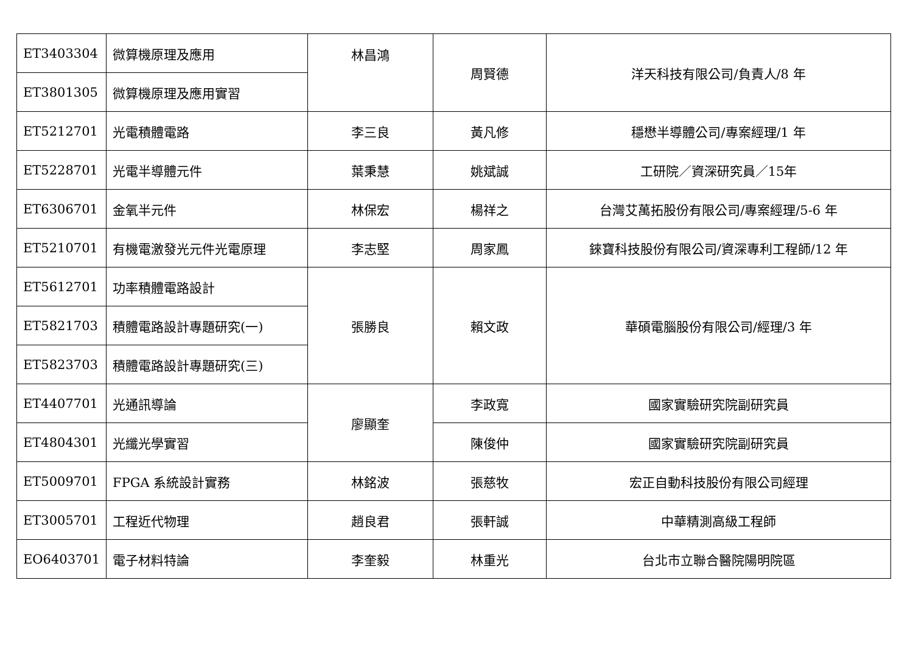| ET3403304 | 微算機原理及應用 | 林昌鴻 | 周賢德 | 洋天科技有限公司/負責人/8 年 |
| ET3801305 | 微算機原理及應用實習 | | | |
| ET5212701 | 光電積體電路 | 李三良 | 黃凡修 | 穩懋半導體公司/專案經理/1 年 |
| ET5228701 | 光電半導體元件 | 葉秉慧 | 姚斌誠 | 工研院／資深研究員／15年 |
| ET6306701 | 金氧半元件 | 林保宏 | 楊祥之 | 台灣艾萬拓股份有限公司/專案經理/5-6 年 |
| ET5210701 | 有機電激發光元件光電原理 | 李志堅 | 周家鳳 | 錸寶科技股份有限公司/資深專利工程師/12 年 |
| ET5612701 | 功率積體電路設計 | 張勝良 | 賴文政 | 華碩電腦股份有限公司/經理/3 年 |
| ET5821703 | 積體電路設計專題研究(一) | | | |
| ET5823703 | 積體電路設計專題研究(三) | | | |
| ET4407701 | 光通訊導論 | 廖顯奎 | 李政寬 | 國家實驗研究院副研究員 |
| ET4804301 | 光纖光學實習 | | 陳俊仲 | 國家實驗研究院副研究員 |
| ET5009701 | FPGA 系統設計實務 | 林銘波 | 張慈牧 | 宏正自動科技股份有限公司經理 |
| ET3005701 | 工程近代物理 | 趙良君 | 張軒誠 | 中華精測高級工程師 |
| EO6403701 | 電子材料特論 | 李奎毅 | 林重光 | 台北市立聯合醫院陽明院區 |